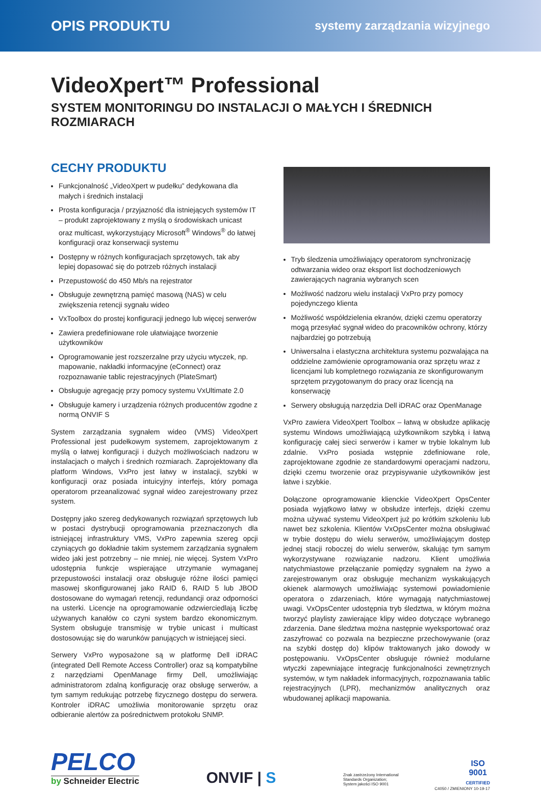OPIS PRODUKTU systemy zarządzania wizyjnego
VideoXpert™ Professional
SYSTEM MONITORINGU DO INSTALACJI O MAŁYCH I ŚREDNICH ROZMIARACH
CECHY PRODUKTU
Funkcjonalność „VideoXpert w pudełku” dedykowana dla małych i średnich instalacji
Prosta konfiguracja / przyjazność dla istniejących systemów IT – produkt zaprojektowany z myślą o środowiskach unicast oraz multicast, wykorzystujący Microsoft<sup>®</sup> Windows<sup>®</sup> do łatwej konfiguracji oraz konserwacji systemu
Dostępny w różnych konfiguracjach sprzętowych, tak aby lepiej dopasować się do potrzeb różnych instalacji
Przepustowość do 450 Mb/s na rejestrator
Obsługuje zewnętrzną pamięć masową (NAS) w celu zwiększenia retencji sygnału wideo
VxToolbox do prostej konfiguracji jednego lub więcej serwerów
Zawiera predefiniowane role ułatwiające tworzenie użytkowników
Oprogramowanie jest rozszerzalne przy użyciu wtyczek, np. mapowanie, nakładki informacyjne (eConnect) oraz rozpoznawanie tablic rejestracyjnych (PlateSmart)
Obsługuje agregację przy pomocy systemu VxUltimate 2.0
Obsługuje kamery i urządzenia różnych producentów zgodne z normą ONVIF S
System zarządzania sygnałem wideo (VMS) VideoXpert Professional jest pudełkowym systemem, zaprojektowanym z myślą o łatwej konfiguracji i dużych możliwościach nadzoru w instalacjach o małych i średnich rozmiarach. Zaprojektowany dla platform Windows, VxPro jest łatwy w instalacji, szybki w konfiguracji oraz posiada intuicyjny interfejs, który pomaga operatorom przeanalizować sygnał wideo zarejestrowany przez system.
Dostępny jako szereg dedykowanych rozwiązań sprzętowych lub w postaci dystrybucji oprogramowania przeznaczonych dla istniejącej infrastruktury VMS, VxPro zapewnia szereg opcji czyniących go dokładnie takim systemem zarządzania sygnałem wideo jaki jest potrzebny – nie mniej, nie więcej. System VxPro udostępnia funkcje wspierające utrzymanie wymaganej przepustowości instalacji oraz obsługuje różne ilości pamięci masowej skonfigurowanej jako RAID 6, RAID 5 lub JBOD dostosowane do wymagań retencji, redundancji oraz odporności na usterki. Licencje na oprogramowanie odzwierciedlają liczbę używanych kanałów co czyni system bardzo ekonomicznym. System obsługuje transmisję w trybie unicast i multicast dostosowując się do warunków panujących w istniejącej sieci.
Serwery VxPro wyposażone są w platformę Dell iDRAC (integrated Dell Remote Access Controller) oraz są kompatybilne z narzędziami OpenManage firmy Dell, umożliwiając administratorom zdalną konfigurację oraz obsługę serwerów, a tym samym redukując potrzebę fizycznego dostępu do serwera. Kontroler iDRAC umożliwia monitorowanie sprzętu oraz odbieranie alertów za pośrednictwem protokołu SNMP.
Tryb śledzenia umożliwiający operatorom synchronizację odtwarzania wideo oraz eksport list dochodzeniowych zawierających nagrania wybranych scen
Możliwość nadzoru wielu instalacji VxPro przy pomocy pojedynczego klienta
Możliwość współdzielenia ekranów, dzięki czemu operatorzy mogą przesyłać sygnał wideo do pracowników ochrony, którzy najbardziej go potrzebują
Uniwersalna i elastyczna architektura systemu pozwalająca na oddzielne zamówienie oprogramowania oraz sprzętu wraz z licencjami lub kompletnego rozwiązania ze skonfigurowanym sprzętem przygotowanym do pracy oraz licencją na konserwację
Serwery obsługują narzędzia Dell iDRAC oraz OpenManage
VxPro zawiera VideoXpert Toolbox – łatwą w obsłudze aplikację systemu Windows umożliwiającą użytkownikom szybką i łatwą konfigurację całej sieci serwerów i kamer w trybie lokalnym lub zdalnie. VxPro posiada wstępnie zdefiniowane role, zaprojektowane zgodnie ze standardowymi operacjami nadzoru, dzięki czemu tworzenie oraz przypisywanie użytkowników jest łatwe i szybkie.
Dołączone oprogramowanie klienckie VideoXpert OpsCenter posiada wyjątkowo łatwy w obsłudze interfejs, dzięki czemu można używać systemu VideoXpert już po krótkim szkoleniu lub nawet bez szkolenia. Klientów VxOpsCenter można obsługiwać w trybie dostępu do wielu serwerów, umożliwiającym dostęp jednej stacji roboczej do wielu serwerów, skalując tym samym wykorzystywane rozwiązanie nadzoru. Klient umożliwia natychmiastowe przełączanie pomiędzy sygnałem na żywo a zarejestrowanym oraz obsługuje mechanizm wyskakujących okienek alarmowych umożliwiając systemowi powiadomienie operatora o zdarzeniach, które wymagają natychmiastowej uwagi. VxOpsCenter udostępnia tryb śledztwa, w którym można tworzyć playlisty zawierające klipy wideo dotyczące wybranego zdarzenia. Dane śledztwa można następnie wyeksportować oraz zaszyfrować co pozwala na bezpieczne przechowywanie (oraz na szybki dostęp do) klipów traktowanych jako dowody w postępowaniu. VxOpsCenter obsługuje również modularne wtyczki zapewniające integrację funkcjonalności zewnętrznych systemów, w tym nakładek informacyjnych, rozpoznawania tablic rejestracyjnych (LPR), mechanizmów analitycznych oraz wbudowanej aplikacji mapowania.
PELCO
by Schneider Electric
ONVIF | S
Znak zastrzeżony International
Standards Organization;
System jakości ISO 9001
ISO
9001
CERTIFIED
C4050 / ZMIENIONY 10-19-17